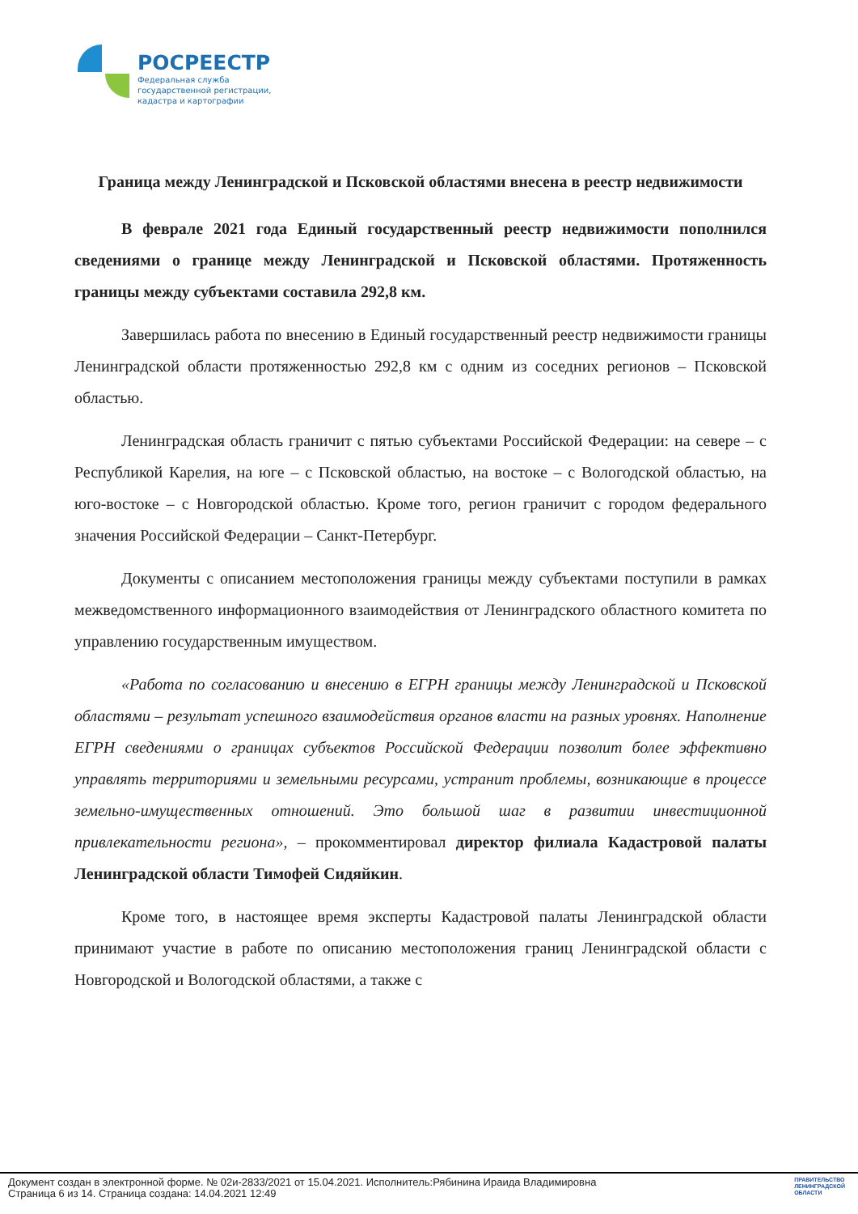РОСРЕЕСТР
Федеральная служба
государственной регистрации,
кадастра и картографии
Граница между Ленинградской и Псковской областями внесена в реестр недвижимости
В феврале 2021 года Единый государственный реестр недвижимости пополнился сведениями о границе между Ленинградской и Псковской областями. Протяженность границы между субъектами составила 292,8 км.
Завершилась работа по внесению в Единый государственный реестр недвижимости границы Ленинградской области протяженностью 292,8 км с одним из соседних регионов – Псковской областью.
Ленинградская область граничит с пятью субъектами Российской Федерации: на севере – с Республикой Карелия, на юге – с Псковской областью, на востоке – с Вологодской областью, на юго-востоке – с Новгородской областью. Кроме того, регион граничит с городом федерального значения Российской Федерации – Санкт-Петербург.
Документы с описанием местоположения границы между субъектами поступили в рамках межведомственного информационного взаимодействия от Ленинградского областного комитета по управлению государственным имуществом.
«Работа по согласованию и внесению в ЕГРН границы между Ленинградской и Псковской областями – результат успешного взаимодействия органов власти на разных уровнях. Наполнение ЕГРН сведениями о границах субъектов Российской Федерации позволит более эффективно управлять территориями и земельными ресурсами, устранит проблемы, возникающие в процессе земельно-имущественных отношений. Это большой шаг в развитии инвестиционной привлекательности региона», – прокомментировал директор филиала Кадастровой палаты Ленинградской области Тимофей Сидяйкин.
Кроме того, в настоящее время эксперты Кадастровой палаты Ленинградской области принимают участие в работе по описанию местоположения границ Ленинградской области с Новгородской и Вологодской областями, а также с
Документ создан в электронной форме. № 02и-2833/2021 от 15.04.2021. Исполнитель:Рябинина Ираида Владимировна
Страница 6 из 14. Страница создана: 14.04.2021 12:49
ПРАВИТЕЛЬСТВО
ЛЕНИНГРАДСКОЙ
ОБЛАСТИ